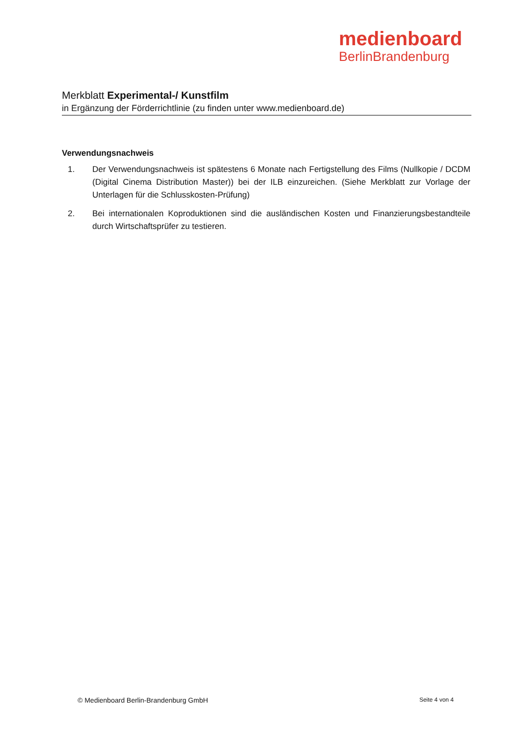medienboard
BerlinBrandenburg
Merkblatt Experimental-/ Kunstfilm
in Ergänzung der Förderrichtlinie (zu finden unter www.medienboard.de)
Verwendungsnachweis
1. Der Verwendungsnachweis ist spätestens 6 Monate nach Fertigstellung des Films (Nullkopie / DCDM (Digital Cinema Distribution Master)) bei der ILB einzureichen. (Siehe Merkblatt zur Vorlage der Unterlagen für die Schlusskosten-Prüfung)
2. Bei internationalen Koproduktionen sind die ausländischen Kosten und Finanzierungsbestandteile durch Wirtschaftsprüfer zu testieren.
© Medienboard Berlin-Brandenburg GmbH Seite 4 von 4